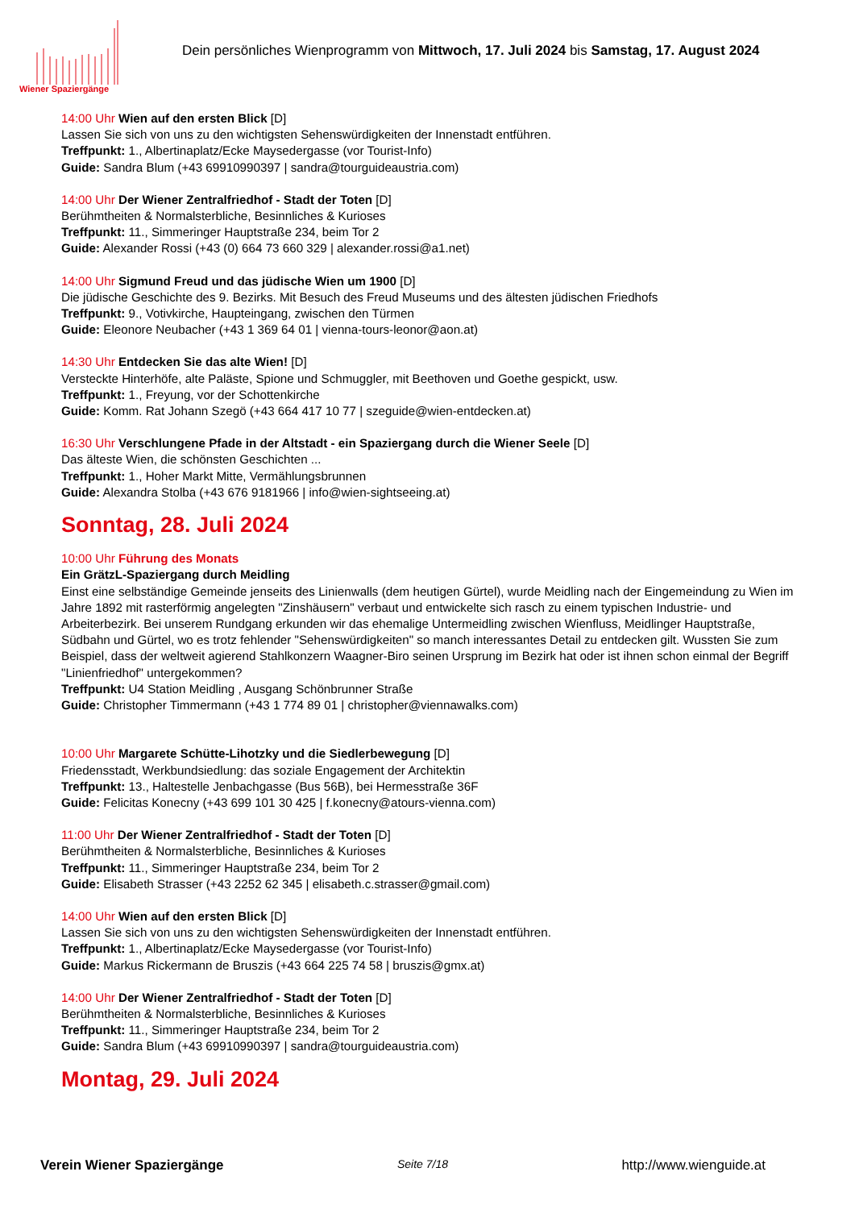Wiener Spaziergänge
Dein persönliches Wienprogramm von Mittwoch, 17. Juli 2024 bis Samstag, 17. August 2024
14:00 Uhr Wien auf den ersten Blick [D]
Lassen Sie sich von uns zu den wichtigsten Sehenswürdigkeiten der Innenstadt entführen.
Treffpunkt: 1., Albertinaplatz/Ecke Maysedergasse (vor Tourist-Info)
Guide: Sandra Blum (+43 69910990397 | sandra@tourguideaustria.com)
14:00 Uhr Der Wiener Zentralfriedhof - Stadt der Toten [D]
Berühmtheiten & Normalsterbliche, Besinnliches & Kurioses
Treffpunkt: 11., Simmeringer Hauptstraße 234, beim Tor 2
Guide: Alexander Rossi (+43 (0) 664 73 660 329 | alexander.rossi@a1.net)
14:00 Uhr Sigmund Freud und das jüdische Wien um 1900 [D]
Die jüdische Geschichte des 9. Bezirks. Mit Besuch des Freud Museums und des ältesten jüdischen Friedhofs
Treffpunkt: 9., Votivkirche, Haupteingang, zwischen den Türmen
Guide: Eleonore Neubacher (+43 1 369 64 01 | vienna-tours-leonor@aon.at)
14:30 Uhr Entdecken Sie das alte Wien! [D]
Versteckte Hinterhöfe, alte Paläste, Spione und Schmuggler, mit Beethoven und Goethe gespickt, usw.
Treffpunkt: 1., Freyung, vor der Schottenkirche
Guide: Komm. Rat Johann Szegö (+43 664 417 10 77 | szeguide@wien-entdecken.at)
16:30 Uhr Verschlungene Pfade in der Altstadt - ein Spaziergang durch die Wiener Seele [D]
Das älteste Wien, die schönsten Geschichten ...
Treffpunkt: 1., Hoher Markt Mitte, Vermählungsbrunnen
Guide: Alexandra Stolba (+43 676 9181966 | info@wien-sightseeing.at)
Sonntag, 28. Juli 2024
10:00 Uhr Führung des Monats
Ein GrätzL-Spaziergang durch Meidling
Einst eine selbständige Gemeinde jenseits des Linienwalls (dem heutigen Gürtel), wurde Meidling nach der Eingemeindung zu Wien im Jahre 1892 mit rasterförmig angelegten "Zinshäusern" verbaut und entwickelte sich rasch zu einem typischen Industrie- und Arbeiterbezirk. Bei unserem Rundgang erkunden wir das ehemalige Untermeidling zwischen Wienfluss, Meidlinger Hauptstraße, Südbahn und Gürtel, wo es trotz fehlender "Sehenswürdigkeiten" so manch interessantes Detail zu entdecken gilt. Wussten Sie zum Beispiel, dass der weltweit agierend Stahlkonzern Waagner-Biro seinen Ursprung im Bezirk hat oder ist ihnen schon einmal der Begriff "Linienfriedhof" untergekommen?
Treffpunkt: U4 Station Meidling , Ausgang Schönbrunner Straße
Guide: Christopher Timmermann (+43 1 774 89 01 | christopher@viennawalks.com)
10:00 Uhr Margarete Schütte-Lihotzky und die Siedlerbewegung [D]
Friedensstadt, Werkbundsiedlung: das soziale Engagement der Architektin
Treffpunkt: 13., Haltestelle Jenbachgasse (Bus 56B), bei Hermesstraße 36F
Guide: Felicitas Konecny (+43 699 101 30 425 | f.konecny@atours-vienna.com)
11:00 Uhr Der Wiener Zentralfriedhof - Stadt der Toten [D]
Berühmtheiten & Normalsterbliche, Besinnliches & Kurioses
Treffpunkt: 11., Simmeringer Hauptstraße 234, beim Tor 2
Guide: Elisabeth Strasser (+43 2252 62 345 | elisabeth.c.strasser@gmail.com)
14:00 Uhr Wien auf den ersten Blick [D]
Lassen Sie sich von uns zu den wichtigsten Sehenswürdigkeiten der Innenstadt entführen.
Treffpunkt: 1., Albertinaplatz/Ecke Maysedergasse (vor Tourist-Info)
Guide: Markus Rickermann de Bruszis (+43 664 225 74 58 | bruszis@gmx.at)
14:00 Uhr Der Wiener Zentralfriedhof - Stadt der Toten [D]
Berühmtheiten & Normalsterbliche, Besinnliches & Kurioses
Treffpunkt: 11., Simmeringer Hauptstraße 234, beim Tor 2
Guide: Sandra Blum (+43 69910990397 | sandra@tourguideaustria.com)
Montag, 29. Juli 2024
Verein Wiener Spaziergänge Seite 7/18 http://www.wienguide.at